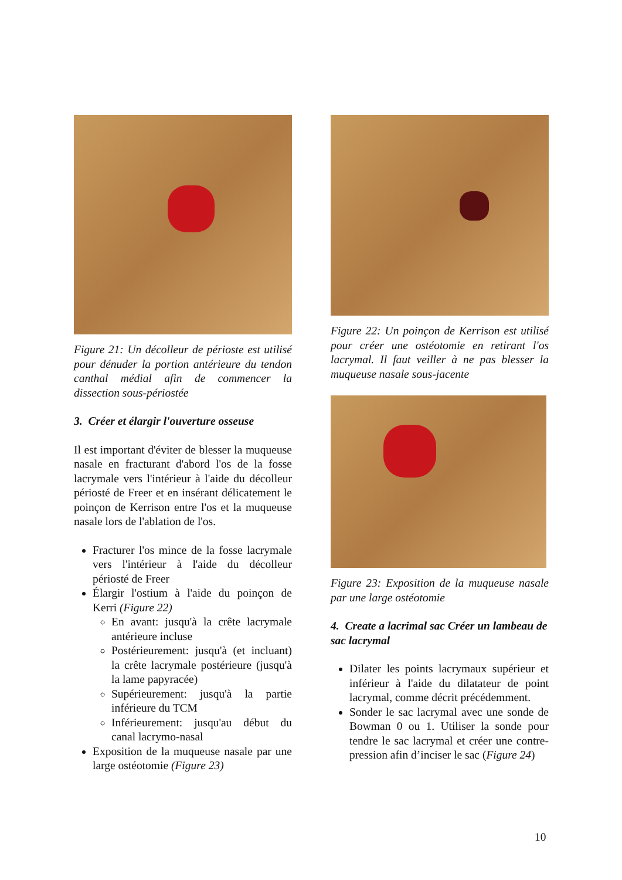Figure 21: Un décolleur de périoste est utilisé pour dénuder la portion antérieure du tendon canthal médial afin de commencer la dissection sous-périostée
3. Créer et élargir l'ouverture osseuse
Il est important d'éviter de blesser la muqueuse nasale en fracturant d'abord l'os de la fosse lacrymale vers l'intérieur à l'aide du décolleur périosté de Freer et en insérant délicatement le poinçon de Kerrison entre l'os et la muqueuse nasale lors de l'ablation de l'os.
Fracturer l'os mince de la fosse lacrymale vers l'intérieur à l'aide du décolleur périosté de Freer
Élargir l'ostium à l'aide du poinçon de Kerri (Figure 22)
En avant: jusqu'à la crête lacrymale antérieure incluse
Postérieurement: jusqu'à (et incluant) la crête lacrymale postérieure (jusqu'à la lame papyracée)
Supérieurement: jusqu'à la partie inférieure du TCM
Inférieurement: jusqu'au début du canal lacrymo-nasal
Exposition de la muqueuse nasale par une large ostéotomie (Figure 23)
Figure 22: Un poinçon de Kerrison est utilisé pour créer une ostéotomie en retirant l'os lacrymal. Il faut veiller à ne pas blesser la muqueuse nasale sous-jacente
Figure 23: Exposition de la muqueuse nasale par une large ostéotomie
4. Create a lacrimal sac Créer un lambeau de sac lacrymal
Dilater les points lacrymaux supérieur et inférieur à l'aide du dilatateur de point lacrymal, comme décrit précédemment.
Sonder le sac lacrymal avec une sonde de Bowman 0 ou 1. Utiliser la sonde pour tendre le sac lacrymal et créer une contre-pression afin d’inciser le sac (Figure 24)
10